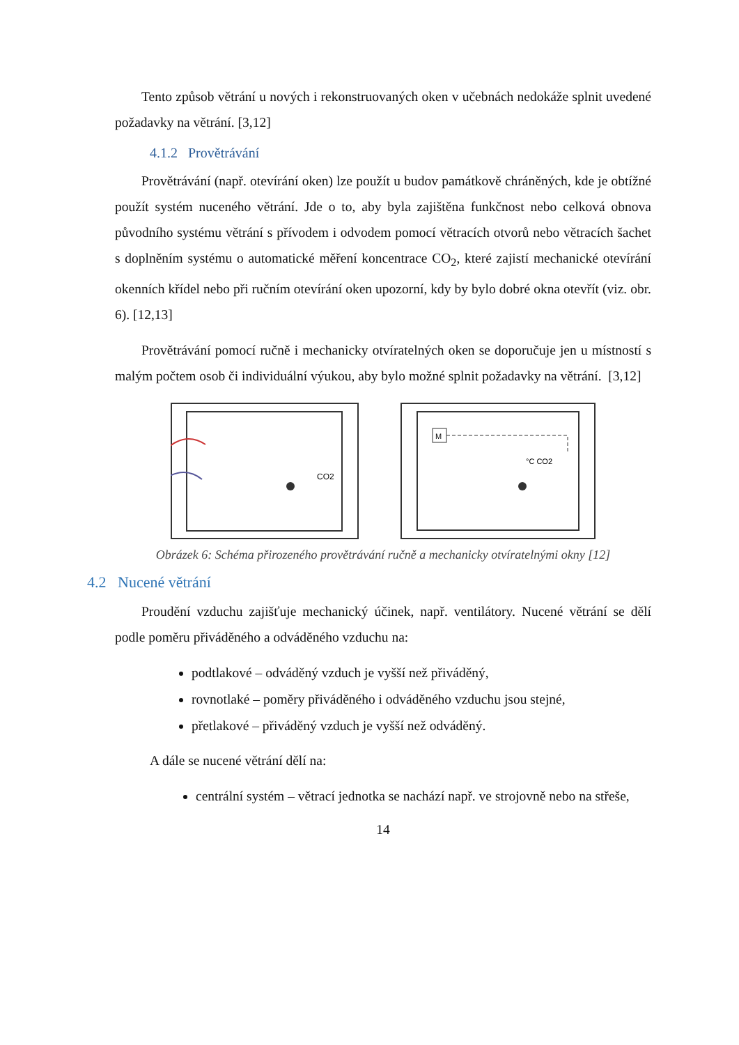Tento způsob větrání u nových i rekonstruovaných oken v učebnách nedokáže splnit uvedené požadavky na větrání. [3,12]
4.1.2 Provětrávání
Provětrávání (např. otevírání oken) lze použít u budov památkově chráněných, kde je obtížné použít systém nuceného větrání. Jde o to, aby byla zajištěna funkčnost nebo celková obnova původního systému větrání s přívodem i odvodem pomocí větracích otvorů nebo větracích šachet s doplněním systému o automatické měření koncentrace CO<sub>2</sub>, které zajistí mechanické otevírání okenních křídel nebo při ručním otevírání oken upozorní, kdy by bylo dobré okna otevřít (viz. obr. 6). [12,13]
Provětrávání pomocí ručně i mechanicky otvíratelných oken se doporučuje jen u místností s malým počtem osob či individuální výukou, aby bylo možné splnit požadavky na větrání. [3,12]
CO2
M
°C CO2
Obrázek 6: Schéma přirozeného provětrávání ručně a mechanicky otvíratelnými okny [12]
4.2 Nucené větrání
Proudění vzduchu zajišťuje mechanický účinek, např. ventilátory. Nucené větrání se dělí podle poměru přiváděného a odváděného vzduchu na:
podtlakové – odváděný vzduch je vyšší než přiváděný,
rovnotlaké – poměry přiváděného i odváděného vzduchu jsou stejné,
přetlakové – přiváděný vzduch je vyšší než odváděný.
A dále se nucené větrání dělí na:
centrální systém – větrací jednotka se nachází např. ve strojovně nebo na střeše,
14